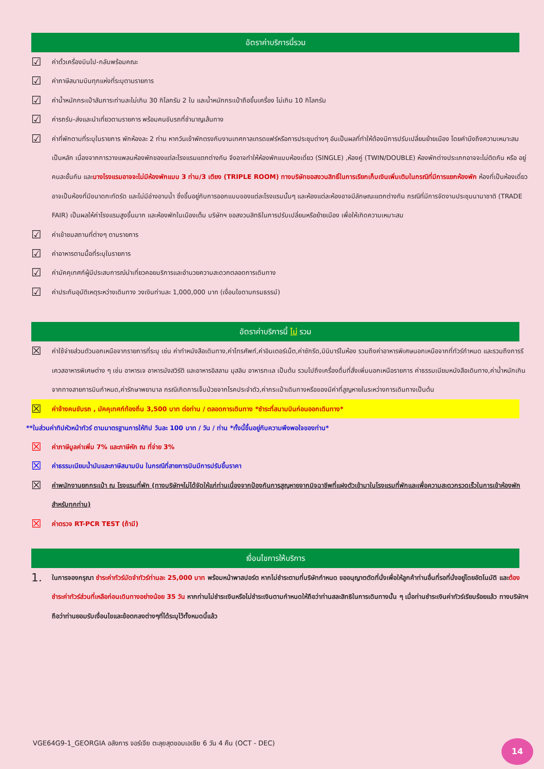อัตราค่าบริการนี้รวม
☑ ค่าตั๋วเครื่องบินไป-กลับพร้อมคณะ
☑ ค่าภาษีสนามบินทุกแห่งที่ระบุตามรายการ
☑ ค่าน้ำหนักกระเป๋าสัมภาระท่านละไม่เกิน 30 กิโลกรัม 2 ใบ และน้ำหนักกระเป๋าถือขึ้นเครื่อง ไม่เกิน 10 กิโลกรัม
☑ ค่ารถรับ-ส่งและนำเที่ยวตามรายการ พร้อมคนขับรถที่ชำนาญเส้นทาง
☑ ค่าที่พักตามที่ระบุในรายการ พักห้องละ 2 ท่าน หากวันเข้าพักตรงกับงานเทศกาลเทรดแฟร์หรือการประชุมต่างๆ อันเป็นผลที่ทำให้ต้องมีการปรับเปลี่ยนย้ายเมือง โดยคำนึงถึงความเหมาะสมเป็นหลัก เนื่องจากการวางแพลนห้องพักของแต่ละโรงแรมแตกต่างกัน จึงอาจทำให้ห้องพักแบบห้องเดี่ยว (SINGLE) ,ห้องคู่ (TWIN/DOUBLE) ห้องพักต่างประเภทอาจจะไม่ติดกัน หรือ อยู่คนละชั้นกัน และบางโรงแรมอาจจะไม่มีห้องพักแบบ 3 ท่าน/3 เตียง (TRIPLE ROOM) ทางบริษัทขอสงวนสิทธิ์ในการเรียกเก็บเงินเพิ่มเติมในกรณีที่มีการแยกห้องพัก ห้องที่เป็นห้องเดี่ยวอาจเป็นห้องที่มีขนาดกะทัดรัด และไม่มีอ่างอาบน้ำ ซึ่งขึ้นอยู่กับการออกแบบของแต่ละโรงแรมนั้นๆ และห้องแต่ละห้องอาจมีลักษณะแตกต่างกัน กรณีที่มีการจัดงานประชุมนานาชาติ (TRADE FAIR) เป็นผลให้ค่าโรงแรมสูงขึ้นมาก และห้องพักในเมืองเต็ม บริษัทฯ ขอสงวนสิทธิในการปรับเปลี่ยนหรือย้ายเมือง เพื่อให้เกิดความเหมาะสม
☑ ค่าเข้าชมสถานที่ต่างๆ ตามรายการ
☑ ค่าอาหารตามมื้อที่ระบุในรายการ
☑ ค่ามัคคุเทศก์ผู้มีประสบการณ์นำเที่ยวคอยบริการและอำนวยความสะดวกตลอดการเดินทาง
☑ ค่าประกันอุบัติเหตุระหว่างเดินทาง วงเงินท่านละ 1,000,000 บาท (เงื่อนไขตามกรมธรรม์)
อัตราค่าบริการนี้ ไม่ รวม
☒ ค่าใช้จ่ายส่วนตัวนอกเหนือจากรายการที่ระบุ เช่น ค่าทำหนังสือเดินทาง,ค่าโทรศัพท์,ค่าอินเตอร์เน็ต,ค่าซักรีด,มินิบาร์ในห้อง รวมถึงค่าอาหารพิเศษนอกเหนือจากที่ทัวร์กำหนด และรวมถึงการรีเควสอาหารพิเศษต่าง ๆ เช่น อาหารเจ อาหารมังสวิรัติ และอาหารอิสลาม มุสลิม อาหารทะเล เป็นต้น รวมไปถึงเครื่องดื่มที่สั่งเพิ่มนอกเหนือรายการ ค่าธรรมเนียมหนังสือเดินทาง,ค่าน้ำหนักเกินจากทางสายการบินกำหนด,ค่ารักษาพยาบาล กรณีเกิดการเจ็บป่วยจากโรคประจำตัว,ค่ากระเป๋าเดินทางหรือของมีค่าที่สูญหายในระหว่างการเดินทางเป็นต้น
☒ ค่าจ้างคนขับรถ , มัคคุเทศก์ท้องถิ่น 3,500 บาท ต่อท่าน / ตลอดการเดินทาง *ชำระที่สนามบินก่อนออกเดินทาง*
**ในส่วนค่าทิปหัวหน้าทัวร์ ตามมาตรฐานการให้ทิป วันละ 100 บาท / วัน / ท่าน *ทั้งนี้ขึ้นอยู่กับความพึงพอใจของท่าน*
☒ ค่าภาษีมูลค่าเพิ่ม 7% และภาษีหัก ณ ที่จ่าย 3%
☒ ค่าธรรมเนียมน้ำมันและภาษีสนามบิน ในกรณีที่สายการบินมีการปรับขึ้นราคา
☒ ค่าพนักงานยกกระเป๋า ณ โรงแรมที่พัก (ทางบริษัทฯไม่ได้จัดให้แก่ท่านเนื่องจากป้องกันการสูญหายจากมิจฉาชีพที่แฝงตัวเข้ามาในโรงแรมที่พักและเพื่อความสะดวกรวดเร็วในการเข้าห้องพักสำหรับทุกท่าน)
☒ ค่าตรวจ RT-PCR TEST (ถ้ามี)
เงื่อนไขการให้บริการ
1. ในการจองกรุณา ชำระค่าทัวร์มัดจำทัวร์ท่านละ 25,000 บาท พร้อมหน้าพาสปอร์ต หากไม่ชำระตามที่บริษัทกำหนด ขออนุญาตตัดที่นั่งเพื่อให้ลูกค้าท่านอื่นที่รอที่นั่งอยู่โดยอัตโนมัติ และต้องชำระค่าทัวร์ส่วนที่เหลือก่อนเดินทางอย่างน้อย 35 วัน หากท่านไม่ชำระเงินหรือไม่ชำระเงินตามกำหนดให้ถือว่าท่านสละสิทธิในการเดินทางนั้น ๆ เมื่อท่านชำระเงินค่าทัวร์เรียบร้อยแล้ว ทางบริษัทฯถือว่าท่านยอมรับเงื่อนไขและข้อตกลงต่างๆที่ได้ระบุไว้ทั้งหมดนี้แล้ว
VGE64G9-1_GEORGIA อลังการ จอร์เจีย ตะลุยสุดขอบเอเชีย 6 วัน 4 คืน (OCT - DEC)
14